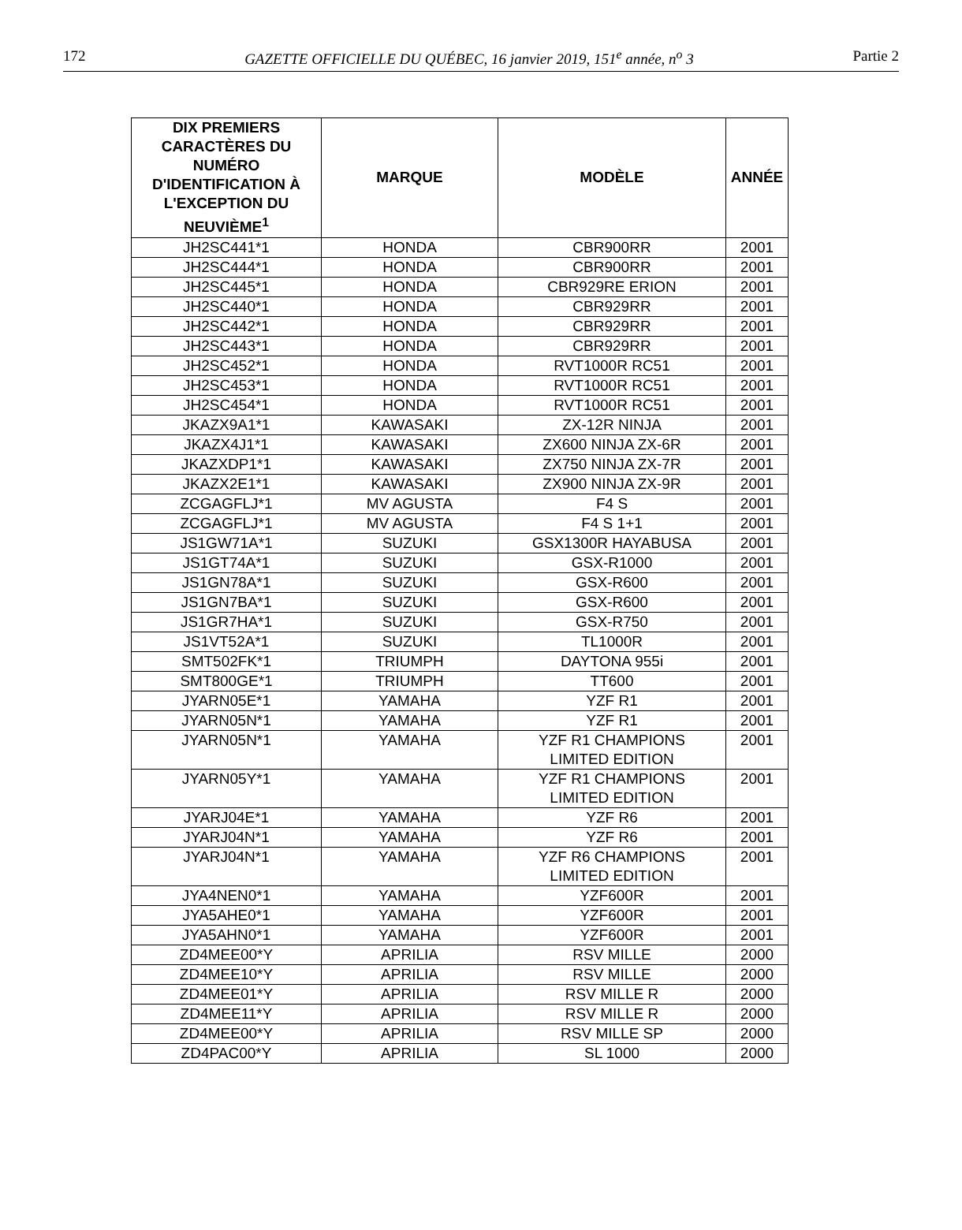172 GAZETTE OFFICIELLE DU QUÉBEC, 16 janvier 2019, 151<sup>e</sup> année, n<sup>o</sup> 3 Partie 2
| DIX PREMIERS CARACTÈRES DU NUMÉRO D'IDENTIFICATION À L'EXCEPTION DU NEUVIÈME<sup>1</sup> | MARQUE | MODÈLE | ANNÉE |
| --- | --- | --- | --- |
| JH2SC441*1 | HONDA | CBR900RR | 2001 |
| JH2SC444*1 | HONDA | CBR900RR | 2001 |
| JH2SC445*1 | HONDA | CBR929RE ERION | 2001 |
| JH2SC440*1 | HONDA | CBR929RR | 2001 |
| JH2SC442*1 | HONDA | CBR929RR | 2001 |
| JH2SC443*1 | HONDA | CBR929RR | 2001 |
| JH2SC452*1 | HONDA | RVT1000R RC51 | 2001 |
| JH2SC453*1 | HONDA | RVT1000R RC51 | 2001 |
| JH2SC454*1 | HONDA | RVT1000R RC51 | 2001 |
| JKAZX9A1*1 | KAWASAKI | ZX-12R NINJA | 2001 |
| JKAZX4J1*1 | KAWASAKI | ZX600 NINJA ZX-6R | 2001 |
| JKAZXDP1*1 | KAWASAKI | ZX750 NINJA ZX-7R | 2001 |
| JKAZX2E1*1 | KAWASAKI | ZX900 NINJA ZX-9R | 2001 |
| ZCGAGFLJ*1 | MV AGUSTA | F4 S | 2001 |
| ZCGAGFLJ*1 | MV AGUSTA | F4 S 1+1 | 2001 |
| JS1GW71A*1 | SUZUKI | GSX1300R HAYABUSA | 2001 |
| JS1GT74A*1 | SUZUKI | GSX-R1000 | 2001 |
| JS1GN78A*1 | SUZUKI | GSX-R600 | 2001 |
| JS1GN7BA*1 | SUZUKI | GSX-R600 | 2001 |
| JS1GR7HA*1 | SUZUKI | GSX-R750 | 2001 |
| JS1VT52A*1 | SUZUKI | TL1000R | 2001 |
| SMT502FK*1 | TRIUMPH | DAYTONA 955i | 2001 |
| SMT800GE*1 | TRIUMPH | TT600 | 2001 |
| JYARN05E*1 | YAMAHA | YZF R1 | 2001 |
| JYARN05N*1 | YAMAHA | YZF R1 | 2001 |
| JYARN05N*1 | YAMAHA | YZF R1 CHAMPIONS LIMITED EDITION | 2001 |
| JYARN05Y*1 | YAMAHA | YZF R1 CHAMPIONS LIMITED EDITION | 2001 |
| JYARJ04E*1 | YAMAHA | YZF R6 | 2001 |
| JYARJ04N*1 | YAMAHA | YZF R6 | 2001 |
| JYARJ04N*1 | YAMAHA | YZF R6 CHAMPIONS LIMITED EDITION | 2001 |
| JYA4NEN0*1 | YAMAHA | YZF600R | 2001 |
| JYA5AHE0*1 | YAMAHA | YZF600R | 2001 |
| JYA5AHN0*1 | YAMAHA | YZF600R | 2001 |
| ZD4MEE00*Y | APRILIA | RSV MILLE | 2000 |
| ZD4MEE10*Y | APRILIA | RSV MILLE | 2000 |
| ZD4MEE01*Y | APRILIA | RSV MILLE R | 2000 |
| ZD4MEE11*Y | APRILIA | RSV MILLE R | 2000 |
| ZD4MEE00*Y | APRILIA | RSV MILLE SP | 2000 |
| ZD4PAC00*Y | APRILIA | SL 1000 | 2000 |